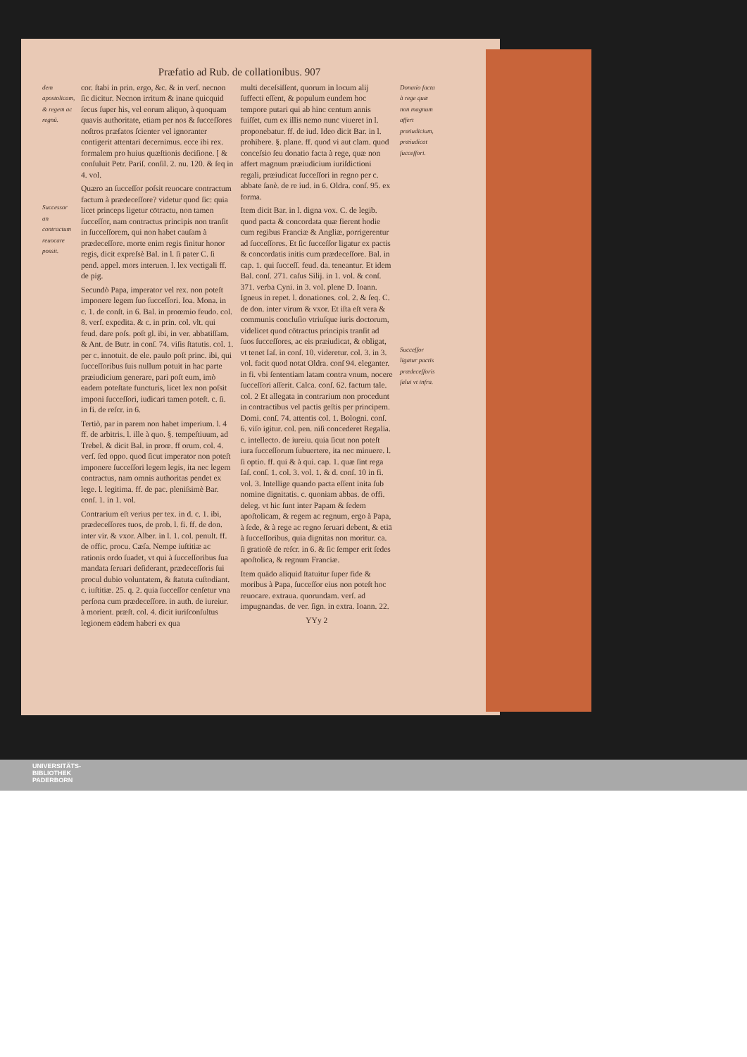Præfatio ad Rub. de collationibus. 907
dem apostolicam, & regem ac regnũ.
Successor an contractum reuocare possit.
cor. ſtabi in prin. ergo, &c. & in verſ. necnon ſic dicitur. Necnon irritum & inane quicquid ſecus ſuper his, vel eorum aliquo, à quoquam quavis authoritate, etiam per nos & ſucceſſores noſtros præfatos ſcienter vel ignoranter contigerit attentari decernimus. ecce ibi rex. formalem pro huius quæſtionis deciſione. [ & conſuluit Petr. Pariſ. conſil. 2. nu. 120. & ſeq in 4. vol.
Quæro an ſucceſſor poſsit reuocare contractum factum à prædeceſſore? videtur quod ſic: quia licet princeps ligetur cōtractu, non tamen ſucceſſor, nam contractus principis non tranſit in ſucceſſorem, qui non habet cauſam à prædeceſſore. morte enim regis finitur honor regis, dicit expreſsè Bal. in l. ſi pater C. ſi pend. appel. mors interuen. l. lex vectigali ff. de pig.
Secundò Papa, imperator vel rex. non poteſt imponere legem ſuo ſucceſſori. Ioa. Mona. in c. 1. de conſt. in 6. Bal. in proœmio feudo. col. 8. verſ. expedita. & c. in prin. col. vlt. qui feud. dare poſs. poſt gl. ibi, in ver. abbatiſſam. & Ant. de Butr. in conſ. 74. viſis ſtatutis. col. 1. per c. innotuit. de ele. paulo poſt princ. ibi, qui ſucceſſoribus ſuis nullum potuit in hac parte præiudicium generare, pari poſt eum, imò eadem poteſtate functuris, licet lex non poſsit imponi ſucceſſori, iudicari tamen poteſt. c. ſi. in fi. de reſcr. in 6.
Tertiò, par in parem non habet imperium. l. 4 ff. de arbitris. l. ille à quo. §. tempeſtiuum, ad Trebel. & dicit Bal. in proœ. ff orum. col. 4. verſ. ſed oppo. quod ſicut imperator non poteſt imponere ſucceſſori legem legis, ita nec legem contractus, nam omnis authoritas pendet ex lege. l. legitima. ff. de pac. pleniſsimè Bar. conſ. 1. in 1. vol.
Contrarium eſt verius per tex. in d. c. 1. ibi, prædeceſſores tuos, de prob. l. fi. ff. de don. inter vir. & vxor. Alber. in l. 1. col. penult. ff. de offic. procu. Cæſa. Nempe iuſtitiæ ac rationis ordo ſuadet, vt qui à ſucceſſoribus ſua mandata ſeruari deſiderant, prædeceſſoris ſui procul dubio voluntatem, & ſtatuta cuſtodiant. c. iuſtitiæ. 25. q. 2. quia ſucceſſor cenſetur vna perſona cum prædeceſſore. in auth. de iureiur. à morient. præſt. col. 4. dicit iuriſconſultus legionem eādem haberi ex qua
multi deceſsiſſent, quorum in locum alij ſuffecti eſſent, & populum eundem hoc tempore putari qui ab hinc centum annis fuiſſet, cum ex illis nemo nunc viueret in l. proponebatur. ff. de iud. Ideo dicit Bar. in l. prohibere. §. plane. ff. quod vi aut clam. quod conceſsio ſeu donatio facta à rege, quæ non affert magnum præiudicium iuriſdictioni regali, præiudicat ſucceſſori in regno per c. abbate ſanè. de re iud. in 6. Oldra. conſ. 95. ex forma.
Item dicit Bar. in l. digna vox. C. de legib. quod pacta & concordata quæ fierent hodie cum regibus Franciæ & Angliæ, porrigerentur ad ſucceſſores. Et ſic ſucceſſor ligatur ex pactis & concordatis initis cum prædeceſſore. Bal. in cap. 1. qui ſucceſſ. feud. da. teneantur. Et idem Bal. conſ. 271. caſus Silij. in 1. vol. & conſ. 371. verba Cyni. in 3. vol. plene D. Ioann. Igneus in repet. l. donationes. col. 2. & ſeq. C. de don. inter virum & vxor. Et iſta eſt vera & communis concluſio vtriuſque iuris doctorum, videlicet quod cōtractus principis tranſit ad ſuos ſucceſſores, ac eis præiudicat, & obligat, vt tenet Iaſ. in conſ. 10. videretur. col. 3. in 3. vol. facit quod notat Oldra. conſ 94. eleganter. in fi. vbi ſententiam latam contra vnum, nocere ſucceſſori aſſerit. Calca. conſ. 62. factum tale. col. 2 Et allegata in contrarium non procedunt in contractibus vel pactis geſtis per principem. Domi. conſ. 74. attentis col. 1. Bologni. conſ. 6. viſo igitur. col. pen. niſi concederet Regalia. c. intellecto. de iureiu. quia ſicut non poteſt iura ſucceſſorum ſubuertere, ita nec minuere. l. ſi optio. ff. qui & à qui. cap. 1. quæ ſint rega Iaſ. conſ. 1. col. 3. vol. 1. & d. conſ. 10 in fi. vol. 3. Intellige quando pacta eſſent inita ſub nomine dignitatis. c. quoniam abbas. de offi. deleg. vt hic ſunt inter Papam & ſedem apoſtolicam, & regem ac regnum, ergo à Papa, à ſede, & à rege ac regno ſeruari debent, & etiā à ſucceſſoribus, quia dignitas non moritur. ca. ſi gratioſè de reſcr. in 6. & ſic ſemper erit ſedes apoſtolica, & regnum Franciæ.
Item quādo aliquid ſtatuitur ſuper fide & moribus à Papa, ſucceſſor eius non poteſt hoc reuocare. extraua. quorundam. verſ. ad impugnandas. de ver. ſign. in extra. Ioann. 22.
YYy 2
Donatio facta à rege quæ non magnum affert præiudicium, præiudicat ſucceſſori.
Succeſſor ligatur pactis prædeceſſoris ſalui vt infra.
UNIVERSITÄTS-
BIBLIOTHEK
PADERBORN